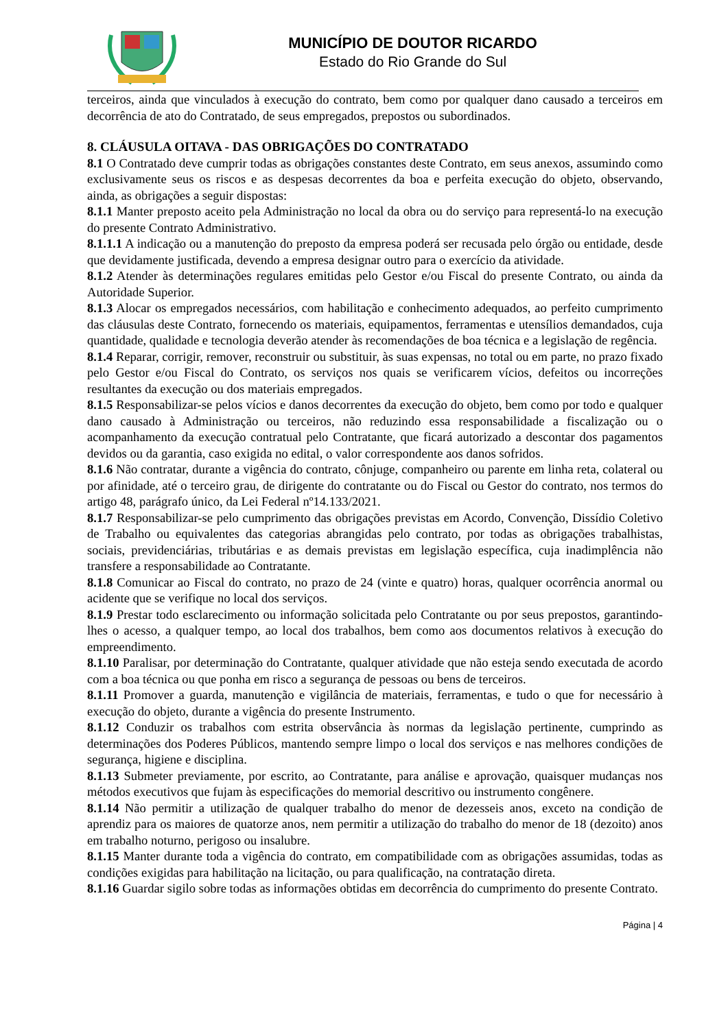MUNICÍPIO DE DOUTOR RICARDO
Estado do Rio Grande do Sul
terceiros, ainda que vinculados à execução do contrato, bem como por qualquer dano causado a terceiros em decorrência de ato do Contratado, de seus empregados, prepostos ou subordinados.
8. CLÁUSULA OITAVA - DAS OBRIGAÇÕES DO CONTRATADO
8.1 O Contratado deve cumprir todas as obrigações constantes deste Contrato, em seus anexos, assumindo como exclusivamente seus os riscos e as despesas decorrentes da boa e perfeita execução do objeto, observando, ainda, as obrigações a seguir dispostas:
8.1.1 Manter preposto aceito pela Administração no local da obra ou do serviço para representá-lo na execução do presente Contrato Administrativo.
8.1.1.1 A indicação ou a manutenção do preposto da empresa poderá ser recusada pelo órgão ou entidade, desde que devidamente justificada, devendo a empresa designar outro para o exercício da atividade.
8.1.2 Atender às determinações regulares emitidas pelo Gestor e/ou Fiscal do presente Contrato, ou ainda da Autoridade Superior.
8.1.3 Alocar os empregados necessários, com habilitação e conhecimento adequados, ao perfeito cumprimento das cláusulas deste Contrato, fornecendo os materiais, equipamentos, ferramentas e utensílios demandados, cuja quantidade, qualidade e tecnologia deverão atender às recomendações de boa técnica e a legislação de regência.
8.1.4 Reparar, corrigir, remover, reconstruir ou substituir, às suas expensas, no total ou em parte, no prazo fixado pelo Gestor e/ou Fiscal do Contrato, os serviços nos quais se verificarem vícios, defeitos ou incorreções resultantes da execução ou dos materiais empregados.
8.1.5 Responsabilizar-se pelos vícios e danos decorrentes da execução do objeto, bem como por todo e qualquer dano causado à Administração ou terceiros, não reduzindo essa responsabilidade a fiscalização ou o acompanhamento da execução contratual pelo Contratante, que ficará autorizado a descontar dos pagamentos devidos ou da garantia, caso exigida no edital, o valor correspondente aos danos sofridos.
8.1.6 Não contratar, durante a vigência do contrato, cônjuge, companheiro ou parente em linha reta, colateral ou por afinidade, até o terceiro grau, de dirigente do contratante ou do Fiscal ou Gestor do contrato, nos termos do artigo 48, parágrafo único, da Lei Federal nº14.133/2021.
8.1.7 Responsabilizar-se pelo cumprimento das obrigações previstas em Acordo, Convenção, Dissídio Coletivo de Trabalho ou equivalentes das categorias abrangidas pelo contrato, por todas as obrigações trabalhistas, sociais, previdenciárias, tributárias e as demais previstas em legislação específica, cuja inadimplência não transfere a responsabilidade ao Contratante.
8.1.8 Comunicar ao Fiscal do contrato, no prazo de 24 (vinte e quatro) horas, qualquer ocorrência anormal ou acidente que se verifique no local dos serviços.
8.1.9 Prestar todo esclarecimento ou informação solicitada pelo Contratante ou por seus prepostos, garantindo-lhes o acesso, a qualquer tempo, ao local dos trabalhos, bem como aos documentos relativos à execução do empreendimento.
8.1.10 Paralisar, por determinação do Contratante, qualquer atividade que não esteja sendo executada de acordo com a boa técnica ou que ponha em risco a segurança de pessoas ou bens de terceiros.
8.1.11 Promover a guarda, manutenção e vigilância de materiais, ferramentas, e tudo o que for necessário à execução do objeto, durante a vigência do presente Instrumento.
8.1.12 Conduzir os trabalhos com estrita observância às normas da legislação pertinente, cumprindo as determinações dos Poderes Públicos, mantendo sempre limpo o local dos serviços e nas melhores condições de segurança, higiene e disciplina.
8.1.13 Submeter previamente, por escrito, ao Contratante, para análise e aprovação, quaisquer mudanças nos métodos executivos que fujam às especificações do memorial descritivo ou instrumento congênere.
8.1.14 Não permitir a utilização de qualquer trabalho do menor de dezesseis anos, exceto na condição de aprendiz para os maiores de quatorze anos, nem permitir a utilização do trabalho do menor de 18 (dezoito) anos em trabalho noturno, perigoso ou insalubre.
8.1.15 Manter durante toda a vigência do contrato, em compatibilidade com as obrigações assumidas, todas as condições exigidas para habilitação na licitação, ou para qualificação, na contratação direta.
8.1.16 Guardar sigilo sobre todas as informações obtidas em decorrência do cumprimento do presente Contrato.
Página | 4